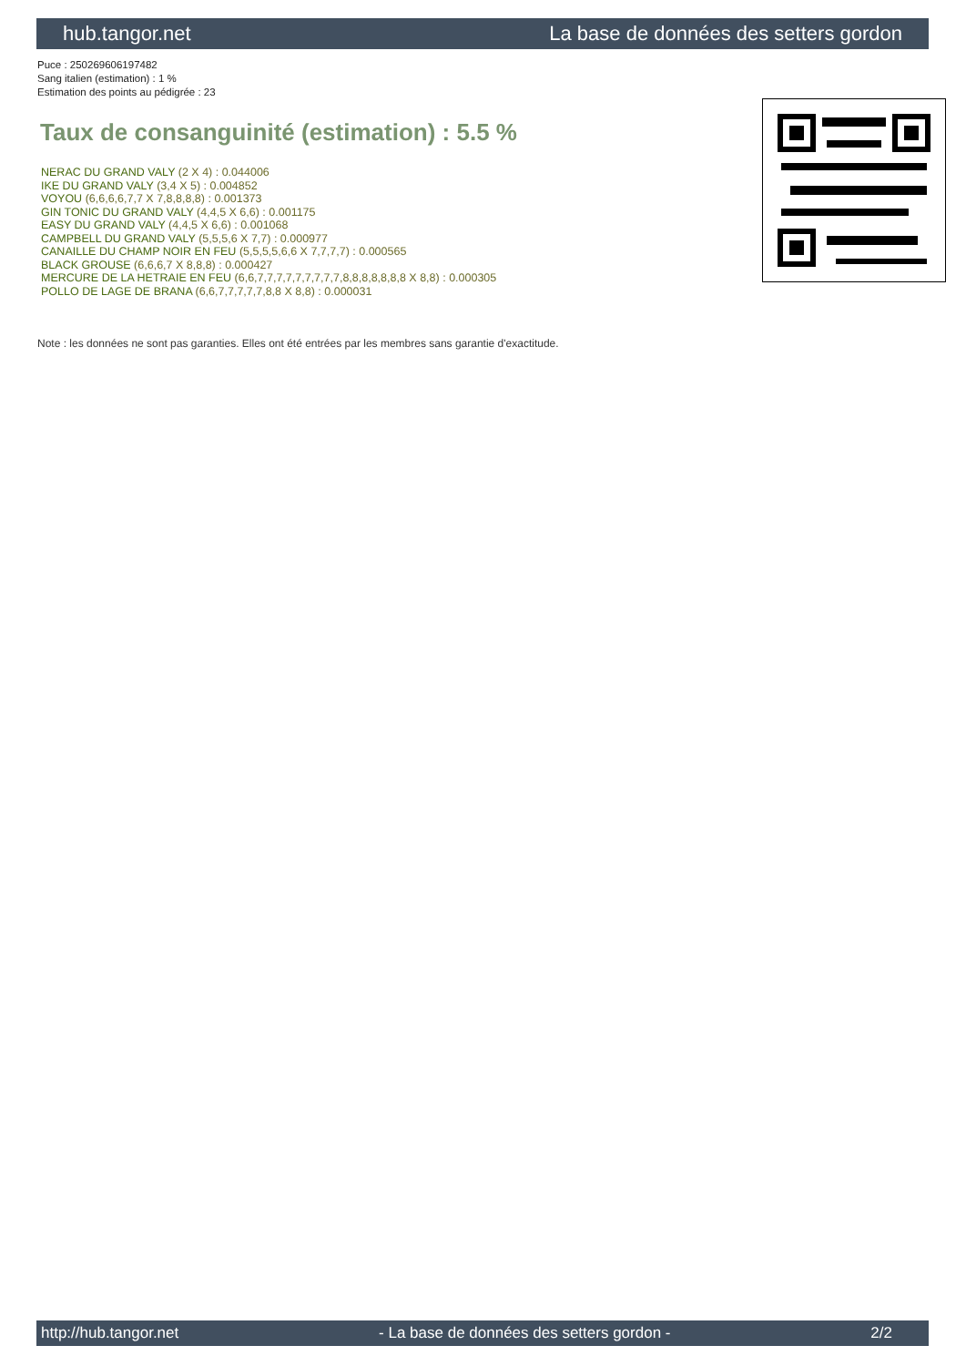hub.tangor.net La base de données des setters gordon
Puce : 250269606197482
Sang italien (estimation) : 1 %
Estimation des points au pédigrée : 23
Taux de consanguinité (estimation) : 5.5 %
NERAC DU GRAND VALY (2 X 4) : 0.044006
IKE DU GRAND VALY (3,4 X 5) : 0.004852
VOYOU (6,6,6,6,7,7 X 7,8,8,8,8) : 0.001373
GIN TONIC DU GRAND VALY (4,4,5 X 6,6) : 0.001175
EASY DU GRAND VALY (4,4,5 X 6,6) : 0.001068
CAMPBELL DU GRAND VALY (5,5,5,6 X 7,7) : 0.000977
CANAILLE DU CHAMP NOIR EN FEU (5,5,5,5,6,6 X 7,7,7,7) : 0.000565
BLACK GROUSE (6,6,6,7 X 8,8,8) : 0.000427
MERCURE DE LA HETRAIE EN FEU (6,6,7,7,7,7,7,7,7,7,7,8,8,8,8,8,8,8 X 8,8) : 0.000305
POLLO DE LAGE DE BRANA (6,6,7,7,7,7,7,8,8 X 8,8) : 0.000031
Note : les données ne sont pas garanties. Elles ont été entrées par les membres sans garantie d'exactitude.
http://hub.tangor.net - La base de données des setters gordon - 2/2